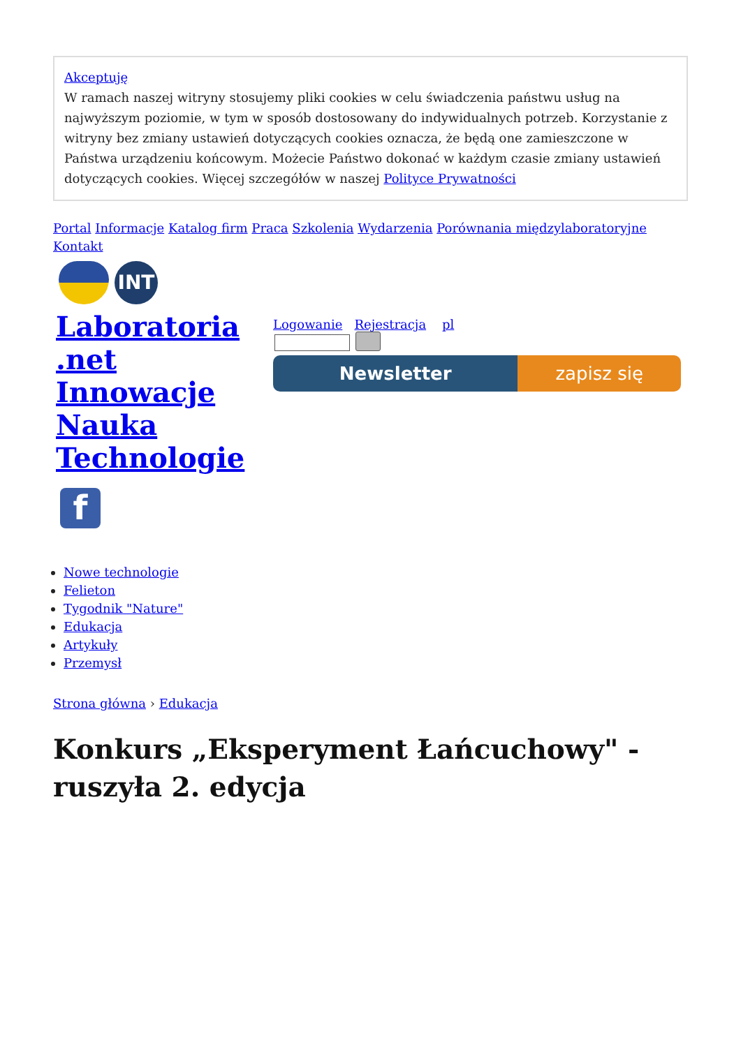Akceptuję
W ramach naszej witryny stosujemy pliki cookies w celu świadczenia państwu usług na najwyższym poziomie, w tym w sposób dostosowany do indywidualnych potrzeb. Korzystanie z witryny bez zmiany ustawień dotyczących cookies oznacza, że będą one zamieszczone w Państwa urządzeniu końcowym. Możecie Państwo dokonać w każdym czasie zmiany ustawień dotyczących cookies. Więcej szczegółów w naszej Polityce Prywatności
Portal Informacje Katalog firm Praca Szkolenia Wydarzenia Porównania międzylaboratoryjne Kontakt
INT
Laboratoria .net Innowacje Nauka Technologie
f
Logowanie Rejestracja pl
Newsletter zapisz się
Nowe technologie
Felieton
Tygodnik "Nature"
Edukacja
Artykuły
Przemysł
Strona główna › Edukacja
Konkurs „Eksperyment Łańcuchowy" - ruszyła 2. edycja